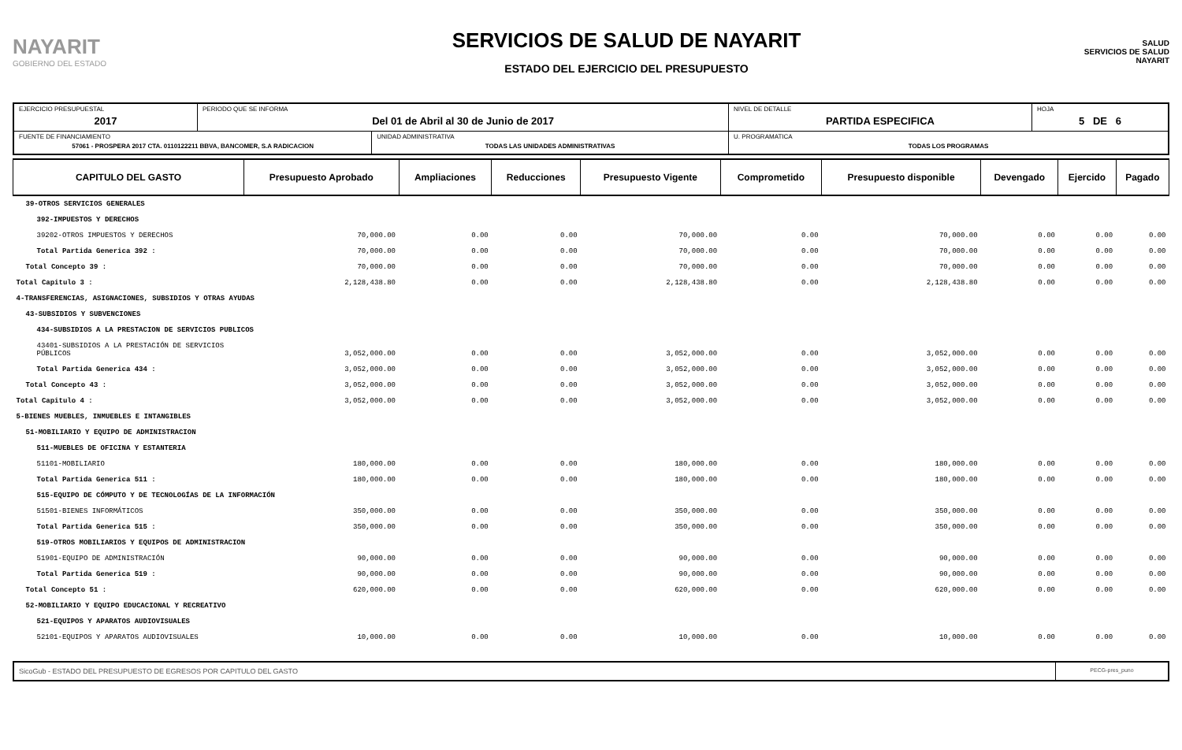NAYARIT
GOBIERNO DEL ESTADO
SERVICIOS DE SALUD DE NAYARIT
ESTADO DEL EJERCICIO DEL PRESUPUESTO
SALUD
SERVICIOS DE SALUD NAYARIT
| EJERCICIO PRESUPUESTAL 2017 | PERIODO QUE SE INFORMA Del 01 de Abril al 30 de Junio de 2017 | | NIVEL DE DETALLE PARTIDA ESPECIFICA | HOJA 5 DE 6 |
| FUENTE DE FINANCIAMIENTO 57061 - PROSPERA 2017 CTA. 0110122211 BBVA, BANCOMER, S.A RADICACION | | UNIDAD ADMINISTRATIVA TODAS LAS UNIDADES ADMINISTRATIVAS | U. PROGRAMATICA TODAS LOS PROGRAMAS | |
| CAPITULO DEL GASTO | Presupuesto Aprobado | Ampliaciones | Reducciones | Presupuesto Vigente | Comprometido | Presupuesto disponible | Devengado | Ejercido | Pagado |
| --- | --- | --- | --- | --- | --- | --- | --- | --- | --- |
| 39-OTROS SERVICIOS GENERALES | | | | | | | | | |
| 392-IMPUESTOS Y DERECHOS | | | | | | | | | |
| 39202-OTROS IMPUESTOS Y DERECHOS | 70,000.00 | 0.00 | 0.00 | 70,000.00 | 0.00 | 70,000.00 | 0.00 | 0.00 | 0.00 |
| Total Partida Generica 392 : | 70,000.00 | 0.00 | 0.00 | 70,000.00 | 0.00 | 70,000.00 | 0.00 | 0.00 | 0.00 |
| Total Concepto 39 : | 70,000.00 | 0.00 | 0.00 | 70,000.00 | 0.00 | 70,000.00 | 0.00 | 0.00 | 0.00 |
| Total Capitulo 3 : | 2,128,438.80 | 0.00 | 0.00 | 2,128,438.80 | 0.00 | 2,128,438.80 | 0.00 | 0.00 | 0.00 |
| 4-TRANSFERENCIAS, ASIGNACIONES, SUBSIDIOS Y OTRAS AYUDAS | | | | | | | | | |
| 43-SUBSIDIOS Y SUBVENCIONES | | | | | | | | | |
| 434-SUBSIDIOS A LA PRESTACION DE SERVICIOS PUBLICOS | | | | | | | | | |
| 43401-SUBSIDIOS A LA PRESTACIÓN DE SERVICIOS PÚBLICOS | 3,052,000.00 | 0.00 | 0.00 | 3,052,000.00 | 0.00 | 3,052,000.00 | 0.00 | 0.00 | 0.00 |
| Total Partida Generica 434 : | 3,052,000.00 | 0.00 | 0.00 | 3,052,000.00 | 0.00 | 3,052,000.00 | 0.00 | 0.00 | 0.00 |
| Total Concepto 43 : | 3,052,000.00 | 0.00 | 0.00 | 3,052,000.00 | 0.00 | 3,052,000.00 | 0.00 | 0.00 | 0.00 |
| Total Capitulo 4 : | 3,052,000.00 | 0.00 | 0.00 | 3,052,000.00 | 0.00 | 3,052,000.00 | 0.00 | 0.00 | 0.00 |
| 5-BIENES MUEBLES, INMUEBLES E INTANGIBLES | | | | | | | | | |
| 51-MOBILIARIO Y EQUIPO DE ADMINISTRACION | | | | | | | | | |
| 511-MUEBLES DE OFICINA Y ESTANTERIA | | | | | | | | | |
| 51101-MOBILIARIO | 180,000.00 | 0.00 | 0.00 | 180,000.00 | 0.00 | 180,000.00 | 0.00 | 0.00 | 0.00 |
| Total Partida Generica 511 : | 180,000.00 | 0.00 | 0.00 | 180,000.00 | 0.00 | 180,000.00 | 0.00 | 0.00 | 0.00 |
| 515-EQUIPO DE CÓMPUTO Y DE TECNOLOGÍAS DE LA INFORMACIÓN | | | | | | | | | |
| 51501-BIENES INFORMÁTICOS | 350,000.00 | 0.00 | 0.00 | 350,000.00 | 0.00 | 350,000.00 | 0.00 | 0.00 | 0.00 |
| Total Partida Generica 515 : | 350,000.00 | 0.00 | 0.00 | 350,000.00 | 0.00 | 350,000.00 | 0.00 | 0.00 | 0.00 |
| 519-OTROS MOBILIARIOS Y EQUIPOS DE ADMINISTRACION | | | | | | | | | |
| 51901-EQUIPO DE ADMINISTRACIÓN | 90,000.00 | 0.00 | 0.00 | 90,000.00 | 0.00 | 90,000.00 | 0.00 | 0.00 | 0.00 |
| Total Partida Generica 519 : | 90,000.00 | 0.00 | 0.00 | 90,000.00 | 0.00 | 90,000.00 | 0.00 | 0.00 | 0.00 |
| Total Concepto 51 : | 620,000.00 | 0.00 | 0.00 | 620,000.00 | 0.00 | 620,000.00 | 0.00 | 0.00 | 0.00 |
| 52-MOBILIARIO Y EQUIPO EDUCACIONAL Y RECREATIVO | | | | | | | | | |
| 521-EQUIPOS Y APARATOS AUDIOVISUALES | | | | | | | | | |
| 52101-EQUIPOS Y APARATOS AUDIOVISUALES | 10,000.00 | 0.00 | 0.00 | 10,000.00 | 0.00 | 10,000.00 | 0.00 | 0.00 | 0.00 |
SicoGub - ESTADO DEL PRESUPUESTO DE EGRESOS POR CAPITULO DEL GASTO
PECG-pres_puno